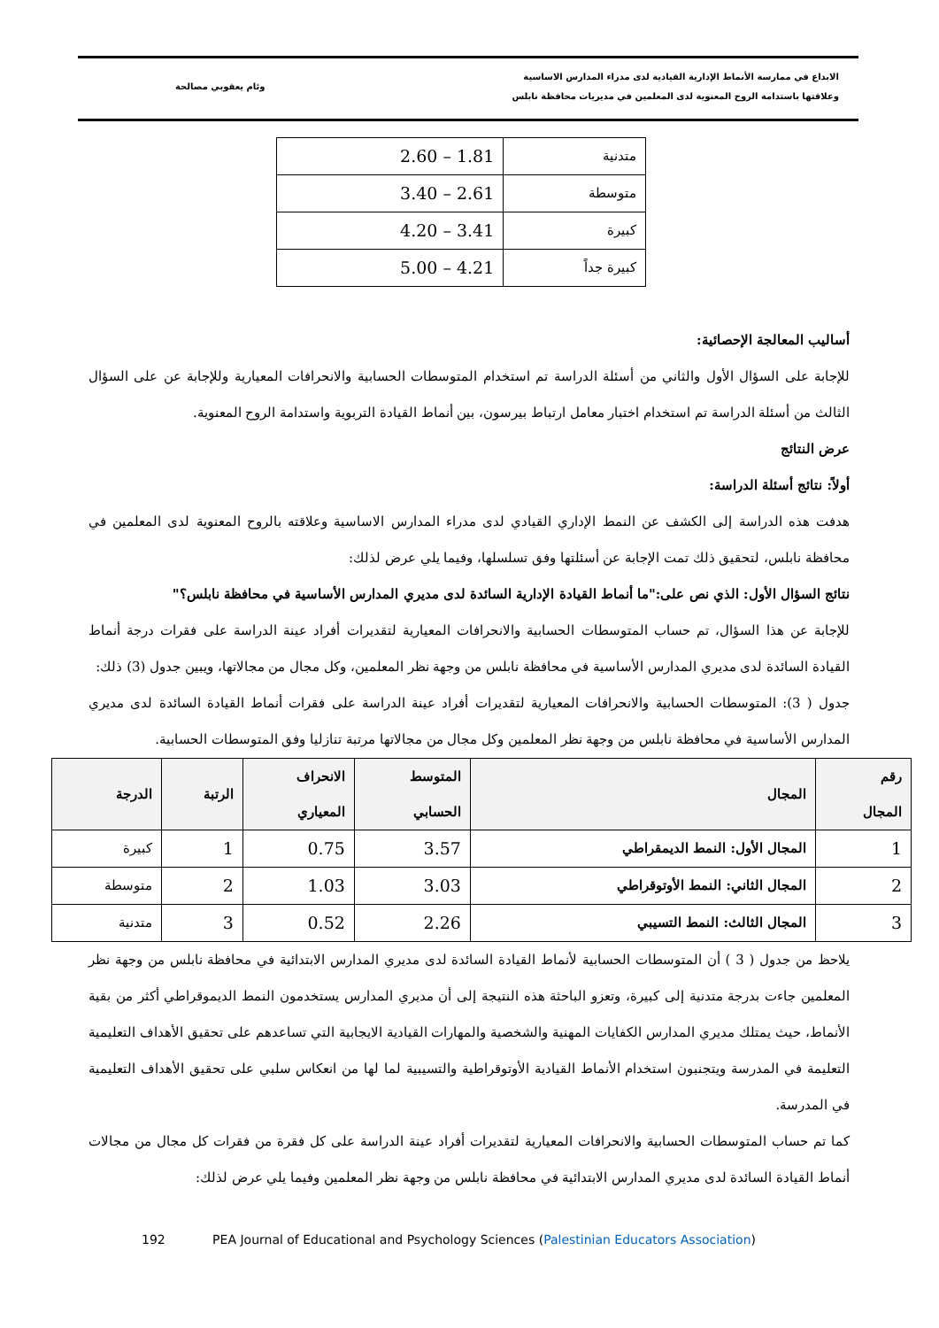الابداع في ممارسة الأنماط الإدارية القيادية لدى مدراء المدارس الاساسية
وعلاقتها باستدامة الروح المعنوية لدى المعلمين في مديريات محافظة نابلس
وئام يعقوبي مصالحة
| متدنية | 2.60 – 1.81 |
| متوسطة | 3.40 – 2.61 |
| كبيرة | 4.20 – 3.41 |
| كبيرة جداً | 5.00 – 4.21 |
أساليب المعالجة الإحصائية:
للإجابة على السؤال الأول والثاني من أسئلة الدراسة تم استخدام المتوسطات الحسابية والانحرافات المعيارية وللإجابة عن على السؤال الثالث من أسئلة الدراسة تم استخدام اختبار معامل ارتباط بيرسون، بين أنماط القيادة التربوية واستدامة الروح المعنوية.
عرض النتائج
أولاً: نتائج أسئلة الدراسة:
هدفت هذه الدراسة إلى الكشف عن النمط الإداري القيادي لدى مدراء المدارس الاساسية وعلاقته بالروح المعنوية لدى المعلمين في محافظة نابلس، لتحقيق ذلك تمت الإجابة عن أسئلتها وفق تسلسلها، وفيما يلي عرض لذلك:
نتائج السؤال الأول: الذي نص على:"ما أنماط القيادة الإدارية السائدة لدى مديري المدارس الأساسية في محافظة نابلس؟"
للإجابة عن هذا السؤال، تم حساب المتوسطات الحسابية والانحرافات المعيارية لتقديرات أفراد عينة الدراسة على فقرات درجة أنماط القيادة السائدة لدى مديري المدارس الأساسية في محافظة نابلس من وجهة نظر المعلمين، وكل مجال من مجالاتها، ويبين جدول (3) ذلك:
جدول ( 3): المتوسطات الحسابية والانحرافات المعيارية لتقديرات أفراد عينة الدراسة على فقرات أنماط القيادة السائدة لدى مديري المدارس الأساسية في محافظة نابلس من وجهة نظر المعلمين وكل مجال من مجالاتها مرتبة تنازليا وفق المتوسطات الحسابية.
| رقم المجال | المجال | المتوسط الحسابي | الانحراف المعياري | الرتبة | الدرجة |
| --- | --- | --- | --- | --- | --- |
| 1 | المجال الأول: النمط الديمقراطي | 3.57 | 0.75 | 1 | كبيرة |
| 2 | المجال الثاني: النمط الأوتوقراطي | 3.03 | 1.03 | 2 | متوسطة |
| 3 | المجال الثالث: النمط التسيبي | 2.26 | 0.52 | 3 | متدنية |
يلاحظ من جدول ( 3 ) أن المتوسطات الحسابية لأنماط القيادة السائدة لدى مديري المدارس الابتدائية في محافظة نابلس من وجهة نظر المعلمين جاءت بدرجة متدنية إلى كبيرة، وتعزو الباحثة هذه النتيجة إلى أن مديري المدارس يستخدمون النمط الديموقراطي أكثر من بقية الأنماط، حيث يمتلك مديري المدارس الكفايات المهنية والشخصية والمهارات القيادية الايجابية التي تساعدهم على تحقيق الأهداف التعليمية التعليمة في المدرسة ويتجنبون استخدام الأنماط القيادية الأوتوقراطية والتسيبية لما لها من انعكاس سلبي على تحقيق الأهداف التعليمية في المدرسة.
كما تم حساب المتوسطات الحسابية والانحرافات المعيارية لتقديرات أفراد عينة الدراسة على كل فقرة من فقرات كل مجال من مجالات أنماط القيادة السائدة لدى مديري المدارس الابتدائية في محافظة نابلس من وجهة نظر المعلمين وفيما يلي عرض لذلك:
192 PEA Journal of Educational and Psychology Sciences (Palestinian Educators Association)